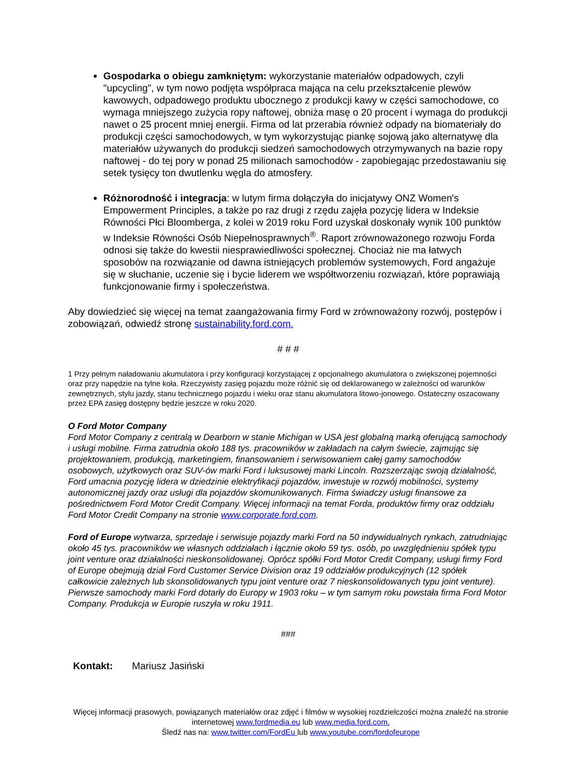Gospodarka o obiegu zamkniętym: wykorzystanie materiałów odpadowych, czyli "upcycling", w tym nowo podjęta współpraca mająca na celu przekształcenie plewów kawowych, odpadowego produktu ubocznego z produkcji kawy w części samochodowe, co wymaga mniejszego zużycia ropy naftowej, obniża masę o 20 procent i wymaga do produkcji nawet o 25 procent mniej energii. Firma od lat przerabia również odpady na biomateriały do produkcji części samochodowych, w tym wykorzystując piankę sojową jako alternatywę dla materiałów używanych do produkcji siedzeń samochodowych otrzymywanych na bazie ropy naftowej - do tej pory w ponad 25 milionach samochodów - zapobiegając przedostawaniu się setek tysięcy ton dwutlenku węgla do atmosfery.
Różnorodność i integracja: w lutym firma dołączyła do inicjatywy ONZ Women's Empowerment Principles, a także po raz drugi z rzędu zajęła pozycję lidera w Indeksie Równości Płci Bloomberga, z kolei w 2019 roku Ford uzyskał doskonały wynik 100 punktów w Indeksie Równości Osób Niepełnosprawnych<sup>®</sup>. Raport zrównoważonego rozwoju Forda odnosi się także do kwestii niesprawiedliwości społecznej. Chociaż nie ma łatwych sposobów na rozwiązanie od dawna istniejących problemów systemowych, Ford angażuje się w słuchanie, uczenie się i bycie liderem we współtworzeniu rozwiązań, które poprawiają funkcjonowanie firmy i społeczeństwa.
Aby dowiedzieć się więcej na temat zaangażowania firmy Ford w zrównoważony rozwój, postępów i zobowiązań, odwiedź stronę sustainability.ford.com.
# # #
1 Przy pełnym naładowaniu akumulatora i przy konfiguracji korzystającej z opcjonalnego akumulatora o zwiększonej pojemności oraz przy napędzie na tylne koła. Rzeczywisty zasięg pojazdu może różnić się od deklarowanego w zależności od warunków zewnętrznych, stylu jazdy, stanu technicznego pojazdu i wieku oraz stanu akumulatora litowo-jonowego. Ostateczny oszacowany przez EPA zasięg dostępny będzie jeszcze w roku 2020.
O Ford Motor Company
Ford Motor Company z centralą w Dearborn w stanie Michigan w USA jest globalną marką oferującą samochody i usługi mobilne. Firma zatrudnia około 188 tys. pracowników w zakładach na całym świecie, zajmując się projektowaniem, produkcją, marketingiem, finansowaniem i serwisowaniem całej gamy samochodów osobowych, użytkowych oraz SUV-ów marki Ford i luksusowej marki Lincoln. Rozszerzając swoją działalność, Ford umacnia pozycję lidera w dziedzinie elektryfikacji pojazdów, inwestuje w rozwój mobilności, systemy autonomicznej jazdy oraz usługi dla pojazdów skomunikowanych. Firma świadczy usługi finansowe za pośrednictwem Ford Motor Credit Company. Więcej informacji na temat Forda, produktów firmy oraz oddziału Ford Motor Credit Company na stronie www.corporate.ford.com.
Ford of Europe wytwarza, sprzedaje i serwisuje pojazdy marki Ford na 50 indywidualnych rynkach, zatrudniając około 45 tys. pracowników we własnych oddziałach i łącznie około 59 tys. osób, po uwzględnieniu spółek typu joint venture oraz działalności nieskonsolidowanej. Oprócz spółki Ford Motor Credit Company, usługi firmy Ford of Europe obejmują dział Ford Customer Service Division oraz 19 oddziałów produkcyjnych (12 spółek całkowicie zależnych lub skonsolidowanych typu joint venture oraz 7 nieskonsolidowanych typu joint venture). Pierwsze samochody marki Ford dotarły do Europy w 1903 roku – w tym samym roku powstała firma Ford Motor Company. Produkcja w Europie ruszyła w roku 1911.
###
Kontakt: Mariusz Jasiński
Więcej informacji prasowych, powiązanych materiałów oraz zdjęć i filmów w wysokiej rozdzielczości można znaleźć na stronie internetowej www.fordmedia.eu lub www.media.ford.com.
Śledź nas na: www.twitter.com/FordEu lub www.youtube.com/fordofeurope